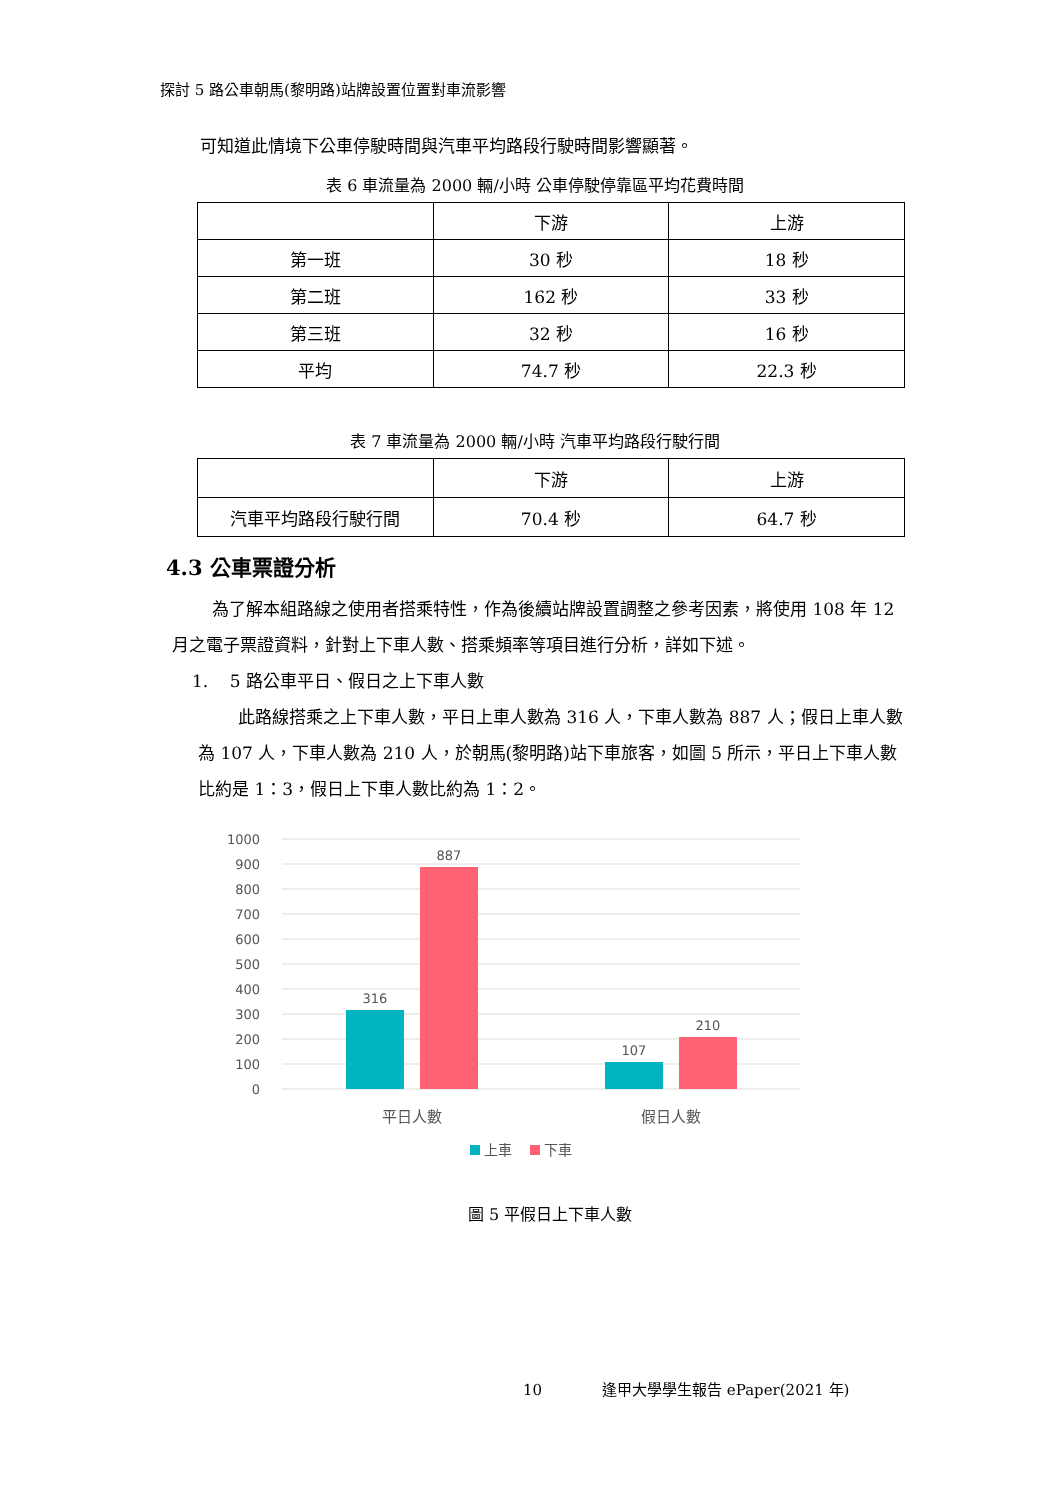探討 5 路公車朝馬(黎明路)站牌設置位置對車流影響
可知道此情境下公車停駛時間與汽車平均路段行駛時間影響顯著。
表 6 車流量為 2000 輛/小時 公車停駛停靠區平均花費時間
| | 下游 | 上游 |
| 第一班 | 30 秒 | 18 秒 |
| 第二班 | 162 秒 | 33 秒 |
| 第三班 | 32 秒 | 16 秒 |
| 平均 | 74.7 秒 | 22.3 秒 |
表 7 車流量為 2000 輛/小時 汽車平均路段行駛行間
| | 下游 | 上游 |
| 汽車平均路段行駛行間 | 70.4 秒 | 64.7 秒 |
4.3 公車票證分析
為了解本組路線之使用者搭乘特性，作為後續站牌設置調整之參考因素，將使用 108 年 12 月之電子票證資料，針對上下車人數、搭乘頻率等項目進行分析，詳如下述。
1. 5 路公車平日、假日之上下車人數
此路線搭乘之上下車人數，平日上車人數為 316 人，下車人數為 887 人；假日上車人數為 107 人，下車人數為 210 人，於朝馬(黎明路)站下車旅客，如圖 5 所示，平日上下車人數比約是 1：3，假日上下車人數比約為 1：2。
1000
900
800
700
600
500
400
300
200
100
0
316
887
107
210
平日人數
假日人數
上車
下車
圖 5 平假日上下車人數
10 逢甲大學學生報告 ePaper(2021 年)